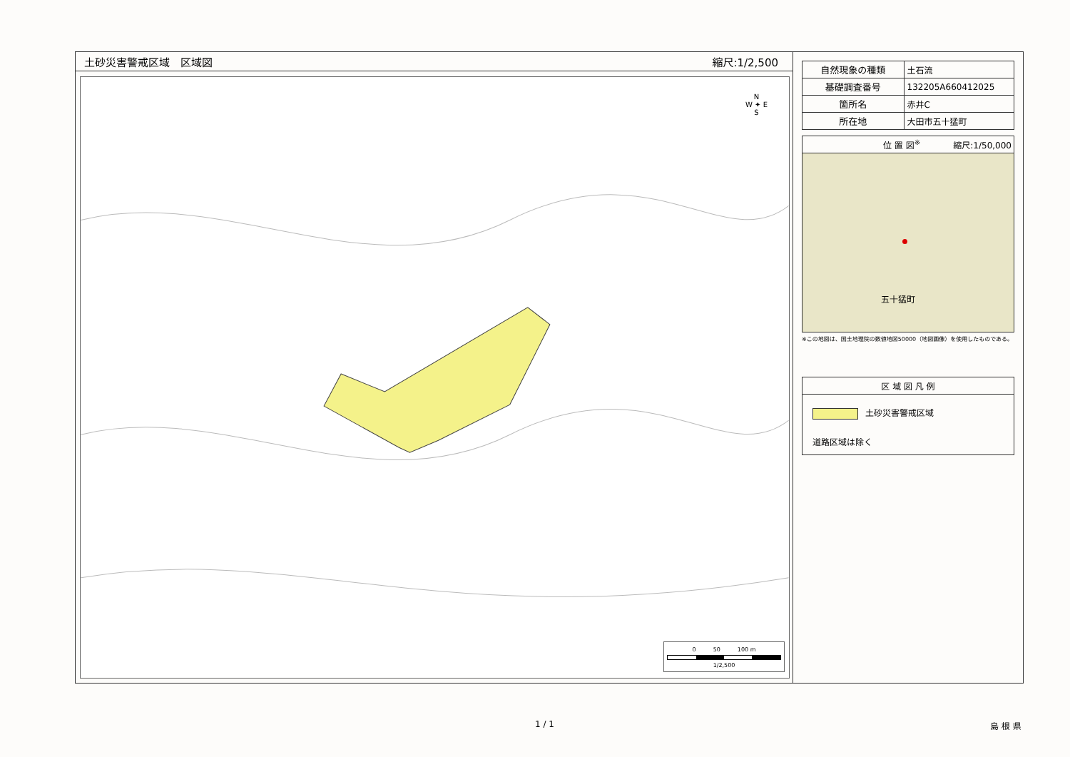土砂災害警戒区域　区域図 縮尺:1/2,500
N
W ✦ E
S
0　　　50　　　100 m
1/2,500
| 自然現象の種類 | 土石流 |
| 基礎調査番号 | 132205A660412025 |
| 箇所名 | 赤井C |
| 所在地 | 大田市五十猛町 |
位 置 図<sup>※</sup> 縮尺:1/50,000
五十猛町
※この地図は、国土地理院の数値地図50000（地図画像）を使用したものである。
区 域 図 凡 例
土砂災害警戒区域
道路区域は除く
1 / 1 島 根 県